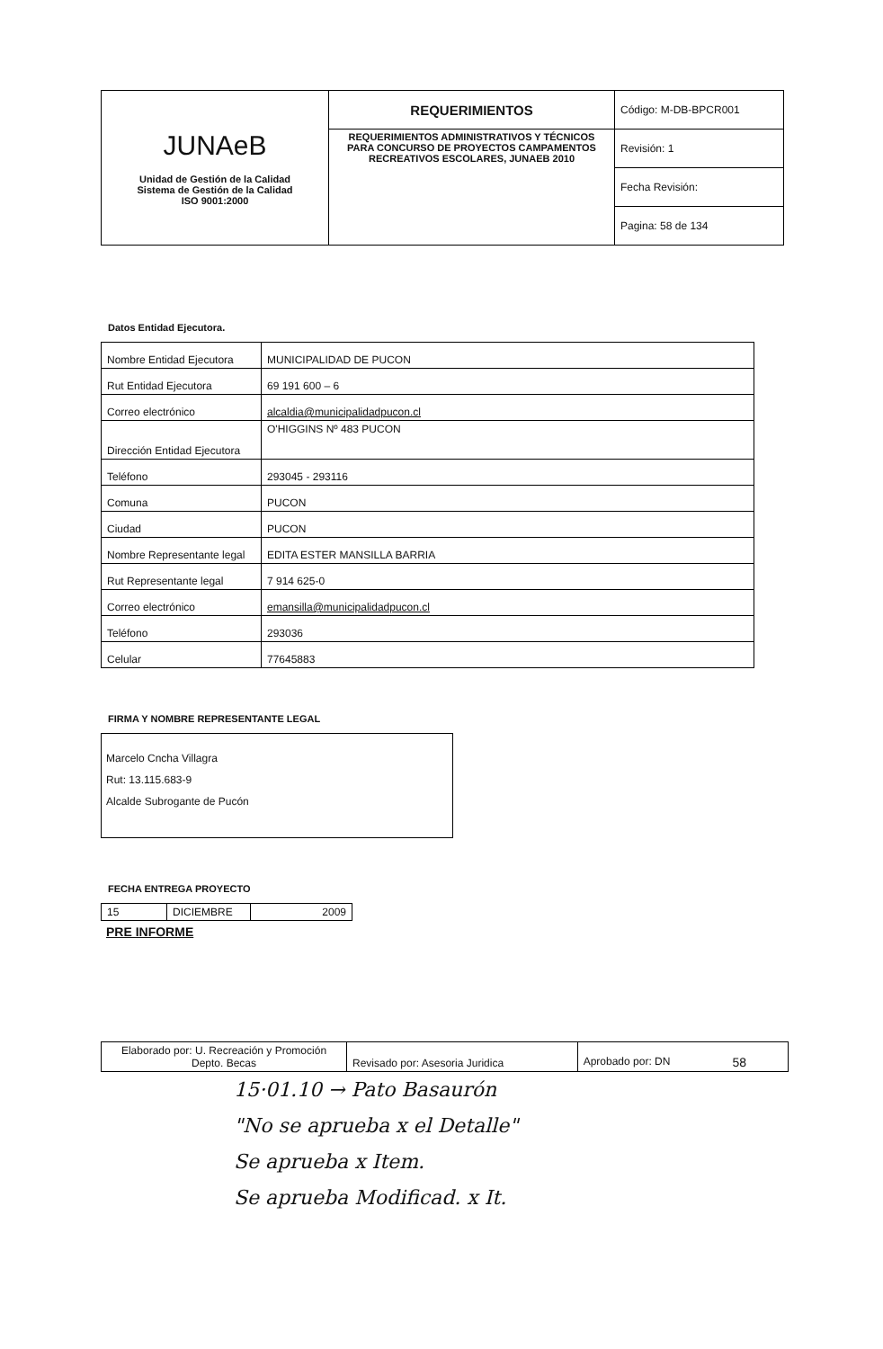| JUNAeB Unidad de Gestión de la Calidad Sistema de Gestión de la Calidad ISO 9001:2000 | REQUERIMIENTOS | Código: M-DB-BPCR001 |
| | REQUERIMIENTOS ADMINISTRATIVOS Y TÉCNICOS PARA CONCURSO DE PROYECTOS CAMPAMENTOS RECREATIVOS ESCOLARES, JUNAEB 2010 | Revisión: 1 |
| | | Fecha Revisión: |
| | | Pagina: 58 de 134 |
Datos Entidad Ejecutora.
| Nombre Entidad Ejecutora | MUNICIPALIDAD DE PUCON |
| Rut Entidad Ejecutora | 69 191 600 – 6 |
| Correo electrónico | alcaldia@municipalidadpucon.cl |
| Dirección Entidad Ejecutora | O'HIGGINS Nº 483 PUCON |
| Teléfono | 293045 - 293116 |
| Comuna | PUCON |
| Ciudad | PUCON |
| Nombre Representante legal | EDITA ESTER MANSILLA BARRIA |
| Rut Representante legal | 7 914 625-0 |
| Correo electrónico | emansilla@municipalidadpucon.cl |
| Teléfono | 293036 |
| Celular | 77645883 |
FIRMA Y NOMBRE REPRESENTANTE LEGAL
Marcelo Cncha Villagra
Rut: 13.115.683-9
Alcalde Subrogante de Pucón
FECHA ENTREGA PROYECTO
| 15 | DICIEMBRE | 2009 |
PRE INFORME
| Elaborado por: U. Recreación y Promoción Depto. Becas | Revisado por: Asesoria Juridica | Aprobado por: DN 58 |
15·01.10 → Pato Basaurón
"No se aprueba x el Detalle"
Se aprueba x Item.
Se aprueba Modificad. x It.